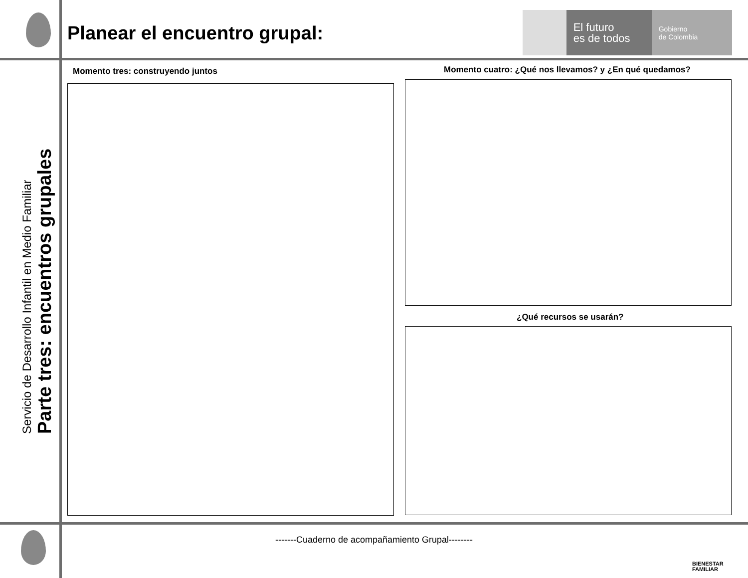Planear el encuentro grupal:
El futuro
es de todos
Gobierno
de Colombia
Servicio de Desarrollo Infantil en Medio Familiar
Parte tres: encuentros grupales
Momento tres: construyendo juntos
Momento cuatro: ¿Qué nos llevamos? y ¿En qué quedamos?
¿Qué recursos se usarán?
-------Cuaderno de acompañamiento Grupal--------
BIENESTAR
FAMILIAR